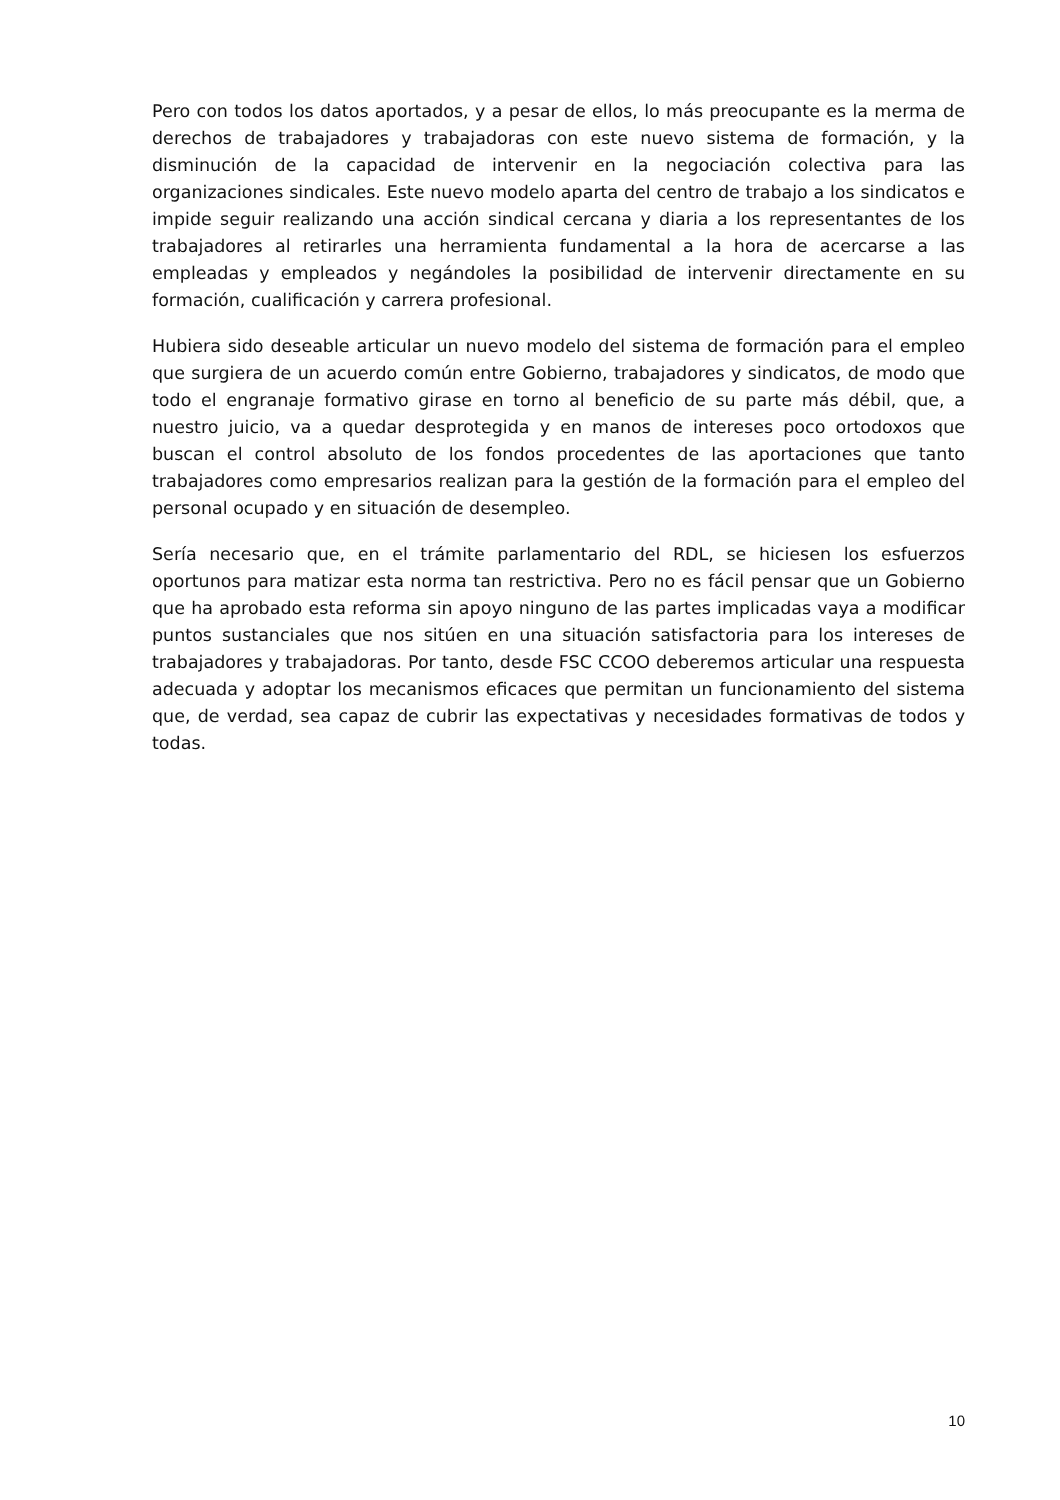Pero con todos los datos aportados, y a pesar de ellos, lo más preocupante es la merma de derechos de trabajadores y trabajadoras con este nuevo sistema de formación, y la disminución de la capacidad de intervenir en la negociación colectiva para las organizaciones sindicales. Este nuevo modelo aparta del centro de trabajo a los sindicatos e impide seguir realizando una acción sindical cercana y diaria a los representantes de los trabajadores al retirarles una herramienta fundamental a la hora de acercarse a las empleadas y empleados y negándoles la posibilidad de intervenir directamente en su formación, cualificación y carrera profesional.
Hubiera sido deseable articular un nuevo modelo del sistema de formación para el empleo que surgiera de un acuerdo común entre Gobierno, trabajadores y sindicatos, de modo que todo el engranaje formativo girase en torno al beneficio de su parte más débil, que, a nuestro juicio, va a quedar desprotegida y en manos de intereses poco ortodoxos que buscan el control absoluto de los fondos procedentes de las aportaciones que tanto trabajadores como empresarios realizan para la gestión de la formación para el empleo del personal ocupado y en situación de desempleo.
Sería necesario que, en el trámite parlamentario del RDL, se hiciesen los esfuerzos oportunos para matizar esta norma tan restrictiva. Pero no es fácil pensar que un Gobierno que ha aprobado esta reforma sin apoyo ninguno de las partes implicadas vaya a modificar puntos sustanciales que nos sitúen en una situación satisfactoria para los intereses de trabajadores y trabajadoras. Por tanto, desde FSC CCOO deberemos articular una respuesta adecuada y adoptar los mecanismos eficaces que permitan un funcionamiento del sistema que, de verdad, sea capaz de cubrir las expectativas y necesidades formativas de todos y todas.
10